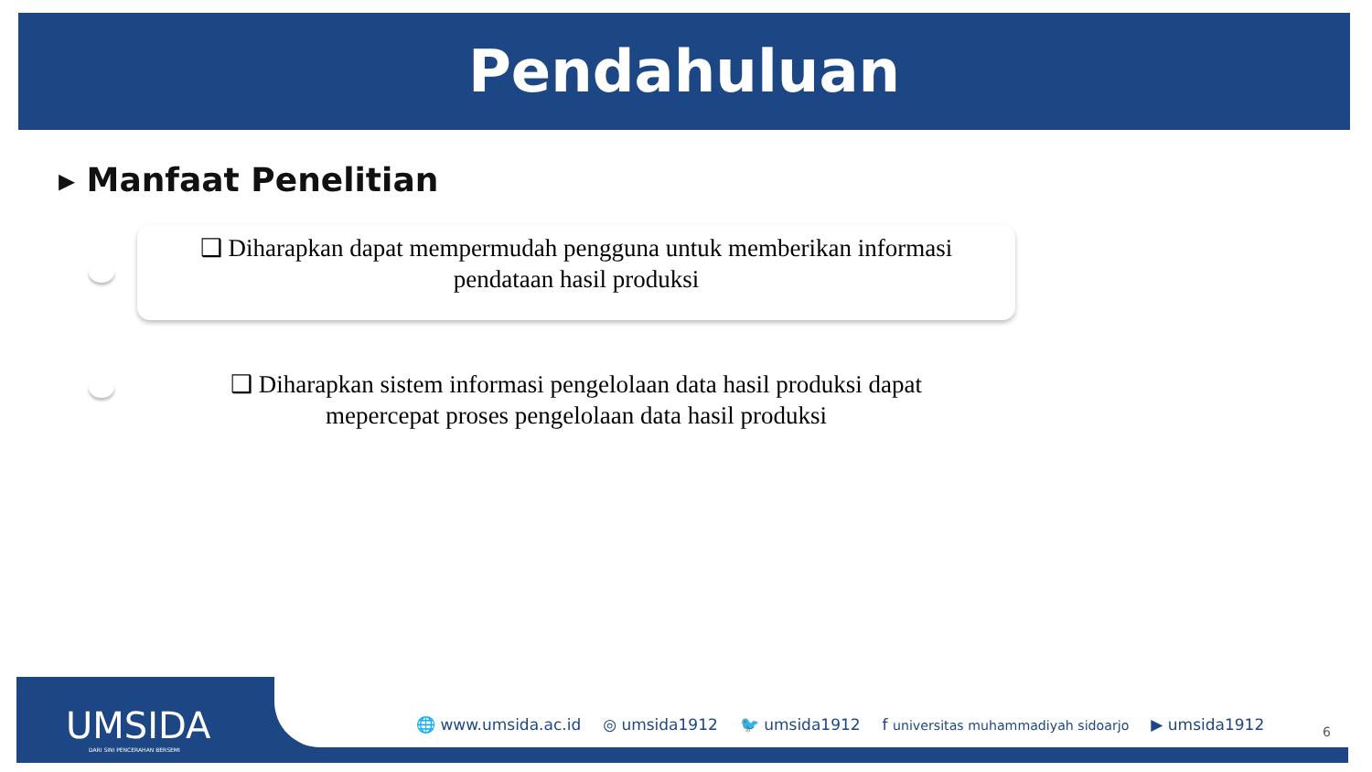Pendahuluan
▸ Manfaat Penelitian
❑ Diharapkan dapat mempermudah pengguna untuk memberikan informasi pendataan hasil produksi
❑ Diharapkan sistem informasi pengelolaan data hasil produksi dapat mepercepat proses pengelolaan data hasil produksi
UMSIDA
DARI SINI PENCERAHAN BERSEMI
🌐 www.umsida.ac.id ◎ umsida1912 🐦 umsida1912 f universitas muhammadiyah sidoarjo ▶ umsida1912
6